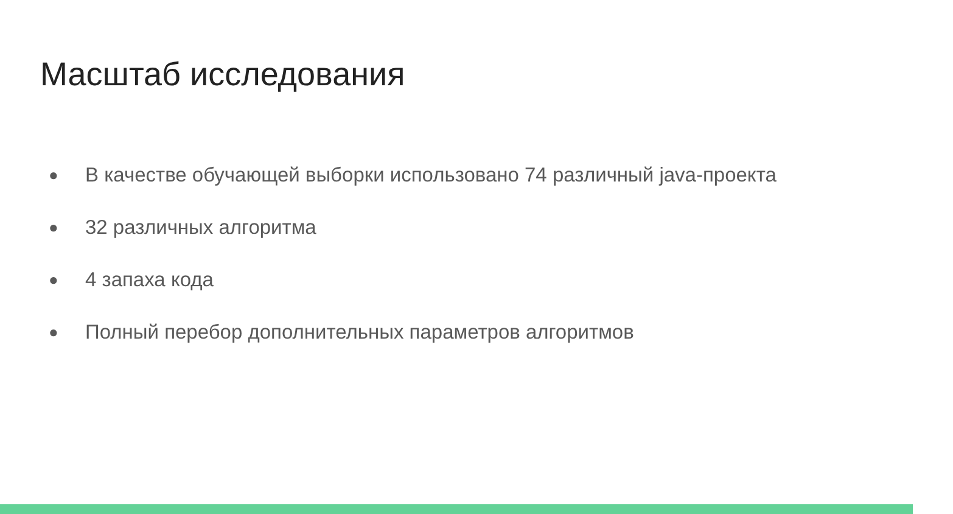Масштаб исследования
● В качестве обучающей выборки использовано 74 различный java-проекта
● 32 различных алгоритма
● 4 запаха кода
● Полный перебор дополнительных параметров алгоритмов